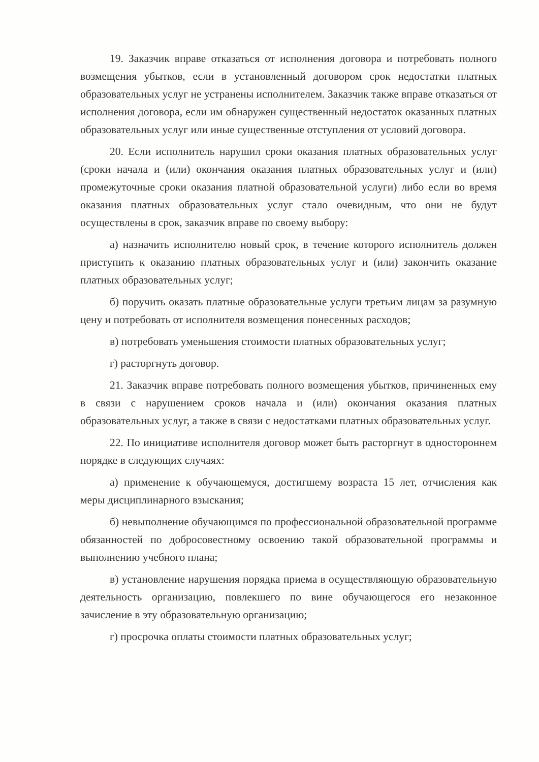19. Заказчик вправе отказаться от исполнения договора и потребовать полного возмещения убытков, если в установленный договором срок недостатки платных образовательных услуг не устранены исполнителем. Заказчик также вправе отказаться от исполнения договора, если им обнаружен существенный недостаток оказанных платных образовательных услуг или иные существенные отступления от условий договора.
20. Если исполнитель нарушил сроки оказания платных образовательных услуг (сроки начала и (или) окончания оказания платных образовательных услуг и (или) промежуточные сроки оказания платной образовательной услуги) либо если во время оказания платных образовательных услуг стало очевидным, что они не будут осуществлены в срок, заказчик вправе по своему выбору:
а) назначить исполнителю новый срок, в течение которого исполнитель должен приступить к оказанию платных образовательных услуг и (или) закончить оказание платных образовательных услуг;
б) поручить оказать платные образовательные услуги третьим лицам за разумную цену и потребовать от исполнителя возмещения понесенных расходов;
в) потребовать уменьшения стоимости платных образовательных услуг;
г) расторгнуть договор.
21. Заказчик вправе потребовать полного возмещения убытков, причиненных ему в связи с нарушением сроков начала и (или) окончания оказания платных образовательных услуг, а также в связи с недостатками платных образовательных услуг.
22. По инициативе исполнителя договор может быть расторгнут в одностороннем порядке в следующих случаях:
а) применение к обучающемуся, достигшему возраста 15 лет, отчисления как меры дисциплинарного взыскания;
б) невыполнение обучающимся по профессиональной образовательной программе обязанностей по добросовестному освоению такой образовательной программы и выполнению учебного плана;
в) установление нарушения порядка приема в осуществляющую образовательную деятельность организацию, повлекшего по вине обучающегося его незаконное зачисление в эту образовательную организацию;
г) просрочка оплаты стоимости платных образовательных услуг;